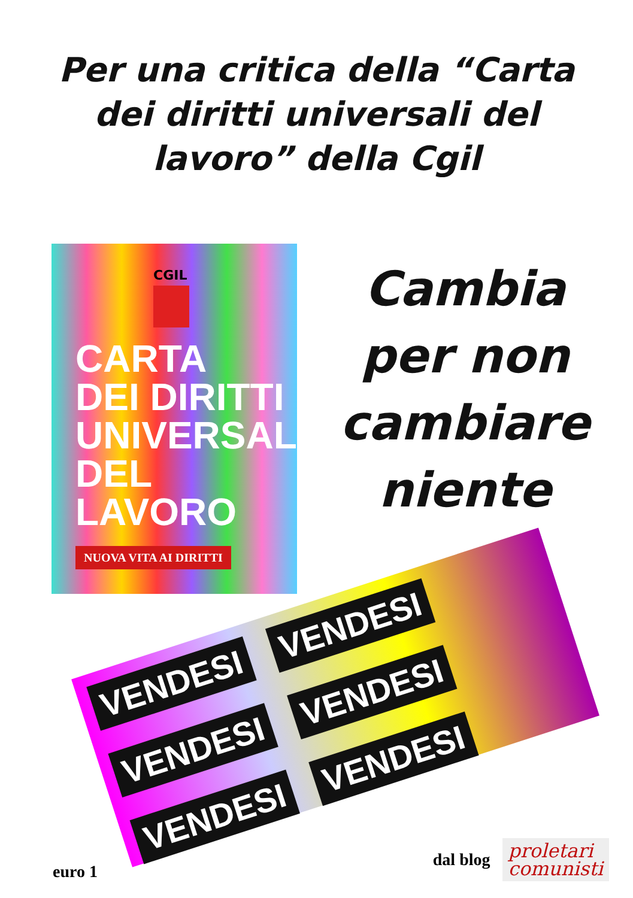Per una critica della “Carta dei diritti universali del lavoro” della Cgil
CGIL
CARTA
DEI DIRITTI
UNIVERSALI
DEL LAVORO
NUOVA VITA AI DIRITTI
Cambia
per non
cambiare
niente
VENDESI VENDESI VENDESI VENDESI VENDESI VENDESI
euro 1
dal blog
proletari
comunisti